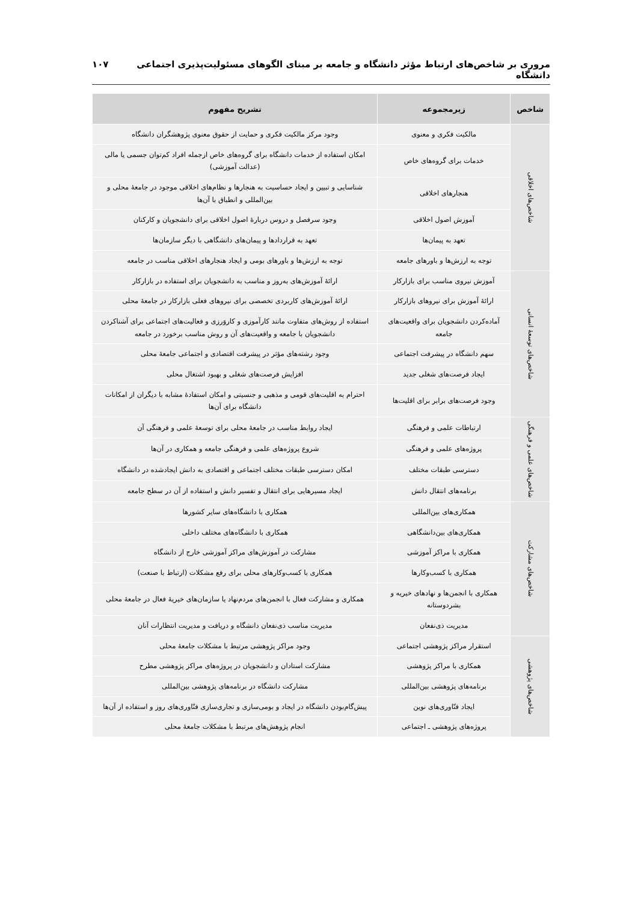مروری بر شاخص‌های ارتباط مؤثر دانشگاه و جامعه بر مبنای الگوهای مسئولیت‌پذیری اجتماعی دانشگاه ۱۰۷
| شاخص | زیرمجموعه | تشریح مفهوم |
| --- | --- | --- |
| شاخص‌های اخلاقی | مالکیت فکری و معنوی | وجود مرکز مالکیت فکری و حمایت از حقوق معنوی پژوهشگران دانشگاه |
| | خدمات برای گروه‌های خاص | امکان استفاده از خدمات دانشگاه برای گروه‌های خاص ازجمله افراد کم‌توان جسمی یا مالی (عدالت آموزشی) |
| | هنجارهای اخلاقی | شناسایی و تبیین و ایجاد حساسیت به هنجارها و نظام‌های اخلاقی موجود در جامعهٔ محلی و بین‌المللی و انطباق با آن‌ها |
| | آموزش اصول اخلاقی | وجود سرفصل و دروس دربارهٔ اصول اخلاقی برای دانشجویان و کارکنان |
| | تعهد به پیمان‌ها | تعهد به قراردادها و پیمان‌های دانشگاهی با دیگر سازمان‌ها |
| | توجه به ارزش‌ها و باورهای جامعه | توجه به ارزش‌ها و باورهای بومی و ایجاد هنجارهای اخلاقی مناسب در جامعه |
| شاخص‌های توسعهٔ انسانی | آموزش نیروی مناسب برای بازارکار | ارائهٔ آموزش‌های به‌روز و مناسب به دانشجویان برای استفاده در بازارکار |
| | ارائهٔ آموزش برای نیروهای بازارکار | ارائهٔ آموزش‌های کاربردی تخصصی برای نیروهای فعلی بازارکار در جامعهٔ محلی |
| | آماده‌کردن دانشجویان برای واقعیت‌های جامعه | استفاده از روش‌های متفاوت مانند کارآموزی و کاروَرزی و فعالیت‌های اجتماعی برای آشناکردن دانشجویان با جامعه و واقعیت‌های آن و روش مناسب برخورد در جامعه |
| | سهم دانشگاه در پیشرفت اجتماعی | وجود رشته‌های مؤثر در پیشرفت اقتصادی و اجتماعی جامعهٔ محلی |
| | ایجاد فرصت‌های شغلی جدید | افزایش فرصت‌های شغلی و بهبود اشتغال محلی |
| | وجود فرصت‌های برابر برای اقلیت‌ها | احترام به اقلیت‌های قومی و مذهبی و جنسیتی و امکان استفادهٔ مشابه با دیگران از امکانات دانشگاه برای آن‌ها |
| شاخص‌های علمی و فرهنگی | ارتباطات علمی و فرهنگی | ایجاد روابط مناسب در جامعهٔ محلی برای توسعهٔ علمی و فرهنگی آن |
| | پروژه‌های علمی و فرهنگی | شروع پروژه‌های علمی و فرهنگی جامعه و همکاری در آن‌ها |
| | دسترسی طبقات مختلف | امکان دسترسی طبقات مختلف اجتماعی و اقتصادی به دانش ایجادشده در دانشگاه |
| | برنامه‌های انتقال دانش | ایجاد مسیرهایی برای انتقال و تفسیر دانش و استفاده از آن در سطح جامعه |
| شاخص‌های مشارکت | همکاری‌های بین‌المللی | همکاری با دانشگاه‌های سایر کشورها |
| | همکاری‌های بین‌دانشگاهی | همکاری با دانشگاه‌های مختلف داخلی |
| | همکاری با مراکز آموزشی | مشارکت در آموزش‌های مراکز آموزشی خارج از دانشگاه |
| | همکاری با کسب‌وکارها | همکاری با کسب‌وکارهای محلی برای رفع مشکلات (ارتباط با صنعت) |
| | همکاری با انجمن‌ها و نهادهای خیریه و بشردوستانه | همکاری و مشارکت فعال با انجمن‌های مردم‌نهاد یا سازمان‌های خیریهٔ فعال در جامعهٔ محلی |
| | مدیریت ذی‌نفعان | مدیریت مناسب ذی‌نفعان دانشگاه و دریافت و مدیریت انتظارات آنان |
| شاخص‌های پژوهشی | استقرار مراکز پژوهشی اجتماعی | وجود مراکز پژوهشی مرتبط با مشکلات جامعهٔ محلی |
| | همکاری با مراکز پژوهشی | مشارکت استادان و دانشجویان در پروژه‌های مراکز پژوهشی مطرح |
| | برنامه‌های پژوهشی بین‌المللی | مشارکت دانشگاه در برنامه‌های پژوهشی بین‌المللی |
| | ایجاد فنّاوری‌های نوین | پیش‌گام‌بودن دانشگاه در ایجاد و بومی‌سازی و تجاری‌سازی فنّاوری‌های روز و استفاده از آن‌ها |
| | پروژه‌های پژوهشی ـ اجتماعی | انجام پژوهش‌های مرتبط با مشکلات جامعهٔ محلی |